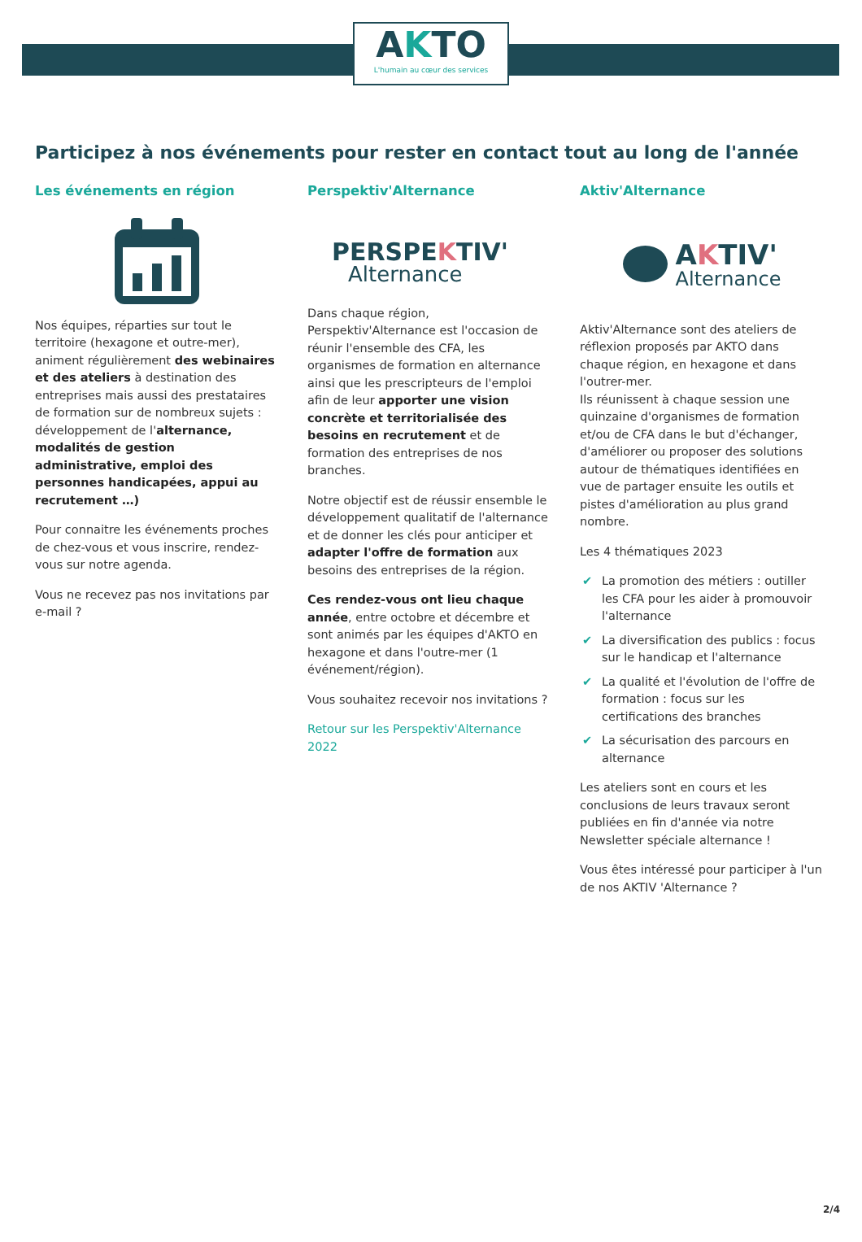AKTO
L'humain au cœur des services
Participez à nos événements pour rester en contact tout au long de l'année
Les événements en région
Nos équipes, réparties sur tout le territoire (hexagone et outre-mer), animent régulièrement des webinaires et des ateliers à destination des entreprises mais aussi des prestataires de formation sur de nombreux sujets : développement de l'alternance, modalités de gestion administrative, emploi des personnes handicapées, appui au recrutement …)
Pour connaitre les événements proches de chez-vous et vous inscrire, rendez-vous sur notre agenda.
Vous ne recevez pas nos invitations par e-mail ?
Perspektiv'Alternance
PERSPEKTIV'
Alternance
Dans chaque région, Perspektiv'Alternance est l'occasion de réunir l'ensemble des CFA, les organismes de formation en alternance ainsi que les prescripteurs de l'emploi afin de leur apporter une vision concrète et territorialisée des besoins en recrutement et de formation des entreprises de nos branches.
Notre objectif est de réussir ensemble le développement qualitatif de l'alternance et de donner les clés pour anticiper et adapter l'offre de formation aux besoins des entreprises de la région.
Ces rendez-vous ont lieu chaque année, entre octobre et décembre et sont animés par les équipes d'AKTO en hexagone et dans l'outre-mer (1 événement/région).
Vous souhaitez recevoir nos invitations ?
Retour sur les Perspektiv'Alternance 2022
Aktiv'Alternance
AKTIV'
Alternance
Aktiv'Alternance sont des ateliers de réflexion proposés par AKTO dans chaque région, en hexagone et dans l'outrer-mer.
Ils réunissent à chaque session une quinzaine d'organismes de formation et/ou de CFA dans le but d'échanger, d'améliorer ou proposer des solutions autour de thématiques identifiées en vue de partager ensuite les outils et pistes d'amélioration au plus grand nombre.
Les 4 thématiques 2023
✔ La promotion des métiers : outiller les CFA pour les aider à promouvoir l'alternance
✔ La diversification des publics : focus sur le handicap et l'alternance
✔ La qualité et l'évolution de l'offre de formation : focus sur les certifications des branches
✔ La sécurisation des parcours en alternance
Les ateliers sont en cours et les conclusions de leurs travaux seront publiées en fin d'année via notre Newsletter spéciale alternance !
Vous êtes intéressé pour participer à l'un de nos AKTIV 'Alternance ?
2/4